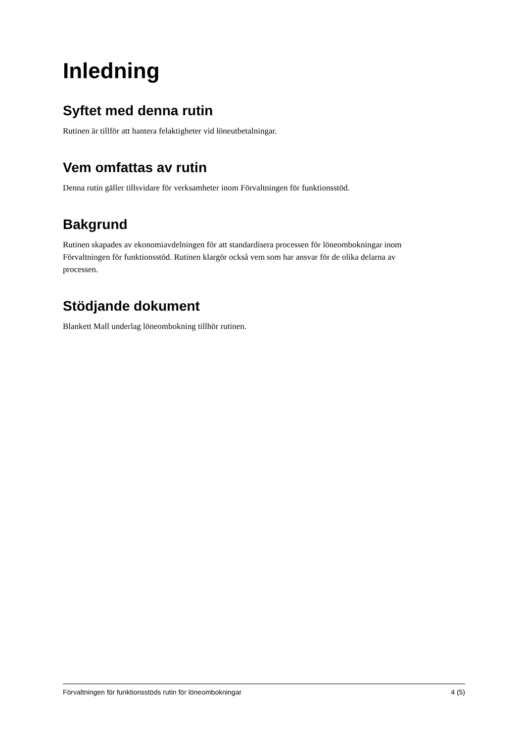Inledning
Syftet med denna rutin
Rutinen är tillför att hantera felaktigheter vid löneutbetalningar.
Vem omfattas av rutin
Denna rutin gäller tillsvidare för verksamheter inom Förvaltningen för funktionsstöd.
Bakgrund
Rutinen skapades av ekonomiavdelningen för att standardisera processen för löneombokningar inom Förvaltningen för funktionsstöd. Rutinen klargör också vem som har ansvar för de olika delarna av processen.
Stödjande dokument
Blankett Mall underlag löneombokning tillhör rutinen.
Förvaltningen för funktionsstöds rutin för löneombokningar 4 (5)